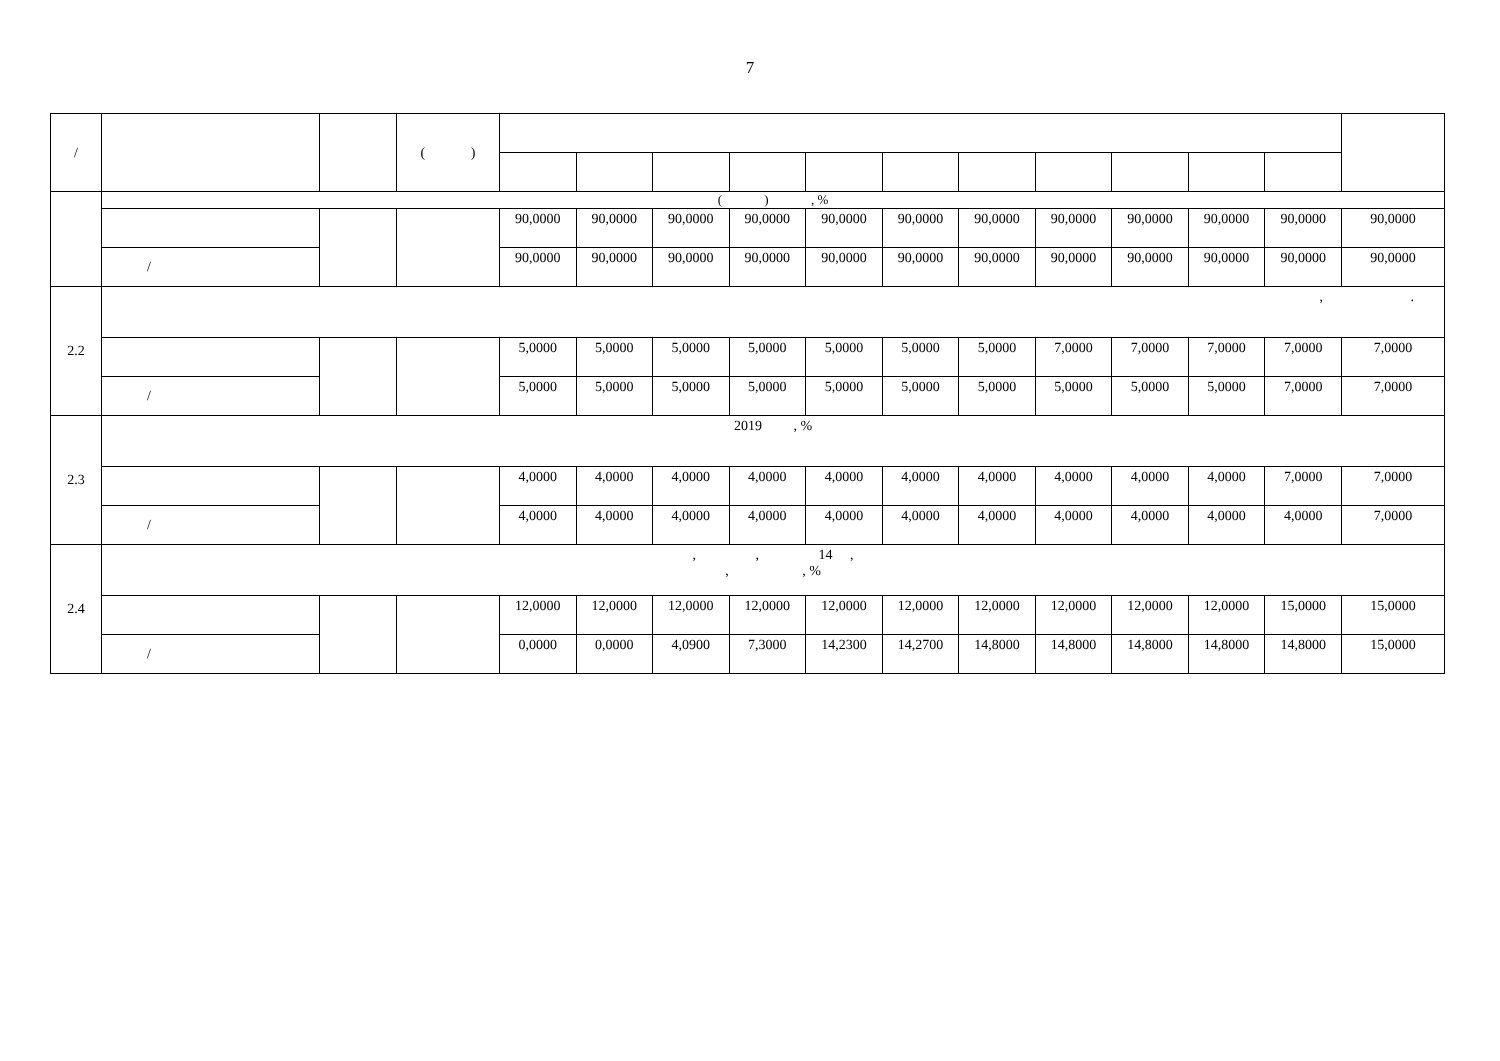7
| / | | | ( ) | | | | | | | | | | | | |
| | ( ) , % | | | | | | | | | | | | | | |
| | | | | 90,0000 | 90,0000 | 90,0000 | 90,0000 | 90,0000 | 90,0000 | 90,0000 | 90,0000 | 90,0000 | 90,0000 | 90,0000 | 90,0000 |
| | / | | | 90,0000 | 90,0000 | 90,0000 | 90,0000 | 90,0000 | 90,0000 | 90,0000 | 90,0000 | 90,0000 | 90,0000 | 90,0000 | 90,0000 |
| 2.2 | , . | | | | | | | | | | | | | | |
| | | | | 5,0000 | 5,0000 | 5,0000 | 5,0000 | 5,0000 | 5,0000 | 5,0000 | 7,0000 | 7,0000 | 7,0000 | 7,0000 | 7,0000 |
| | / | | | 5,0000 | 5,0000 | 5,0000 | 5,0000 | 5,0000 | 5,0000 | 5,0000 | 5,0000 | 5,0000 | 5,0000 | 7,0000 | 7,0000 |
| 2.3 | 2019 , % | | | | | | | | | | | | | | |
| | | | | 4,0000 | 4,0000 | 4,0000 | 4,0000 | 4,0000 | 4,0000 | 4,0000 | 4,0000 | 4,0000 | 4,0000 | 7,0000 | 7,0000 |
| | / | | | 4,0000 | 4,0000 | 4,0000 | 4,0000 | 4,0000 | 4,0000 | 4,0000 | 4,0000 | 4,0000 | 4,0000 | 4,0000 | 7,0000 |
| 2.4 | , , 14 , , , % | | | | | | | | | | | | | | |
| | | | | 12,0000 | 12,0000 | 12,0000 | 12,0000 | 12,0000 | 12,0000 | 12,0000 | 12,0000 | 12,0000 | 12,0000 | 15,0000 | 15,0000 |
| | / | | | 0,0000 | 0,0000 | 4,0900 | 7,3000 | 14,2300 | 14,2700 | 14,8000 | 14,8000 | 14,8000 | 14,8000 | 14,8000 | 15,0000 |